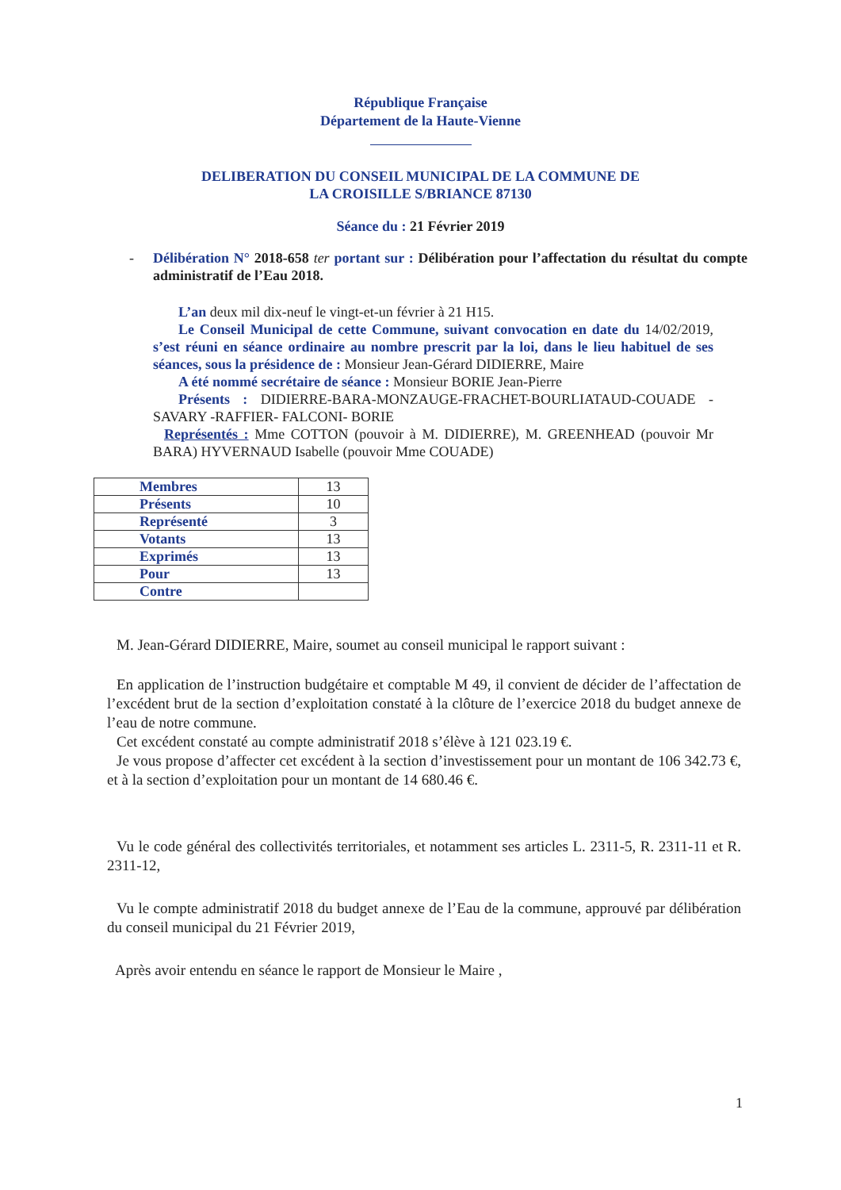République Française
Département de la Haute-Vienne
DELIBERATION DU CONSEIL MUNICIPAL DE LA COMMUNE DE
LA CROISILLE S/BRIANCE 87130
Séance du : 21 Février 2019
- Délibération N° 2018-658 ter portant sur : Délibération pour l’affectation du résultat du compte administratif de l’Eau 2018.
L’an deux mil dix-neuf le vingt-et-un février à 21 H15.
Le Conseil Municipal de cette Commune, suivant convocation en date du 14/02/2019, s’est réuni en séance ordinaire au nombre prescrit par la loi, dans le lieu habituel de ses séances, sous la présidence de : Monsieur Jean-Gérard DIDIERRE, Maire
A été nommé secrétaire de séance : Monsieur BORIE Jean-Pierre
Présents : DIDIERRE-BARA-MONZAUGE-FRACHET-BOURLIATAUD-COUADE -SAVARY -RAFFIER- FALCONI- BORIE
Représentés : Mme COTTON (pouvoir à M. DIDIERRE), M. GREENHEAD (pouvoir Mr BARA) HYVERNAUD Isabelle (pouvoir Mme COUADE)
| Membres | 13 |
| Présents | 10 |
| Représenté | 3 |
| Votants | 13 |
| Exprimés | 13 |
| Pour | 13 |
| Contre | |
M. Jean-Gérard DIDIERRE, Maire, soumet au conseil municipal le rapport suivant :
En application de l’instruction budgétaire et comptable M 49, il convient de décider de l’affectation de l’excédent brut de la section d’exploitation constaté à la clôture de l’exercice 2018 du budget annexe de l’eau de notre commune.
Cet excédent constaté au compte administratif 2018 s’élève à 121 023.19 €.
Je vous propose d’affecter cet excédent à la section d’investissement pour un montant de 106 342.73 €, et à la section d’exploitation pour un montant de 14 680.46 €.
Vu le code général des collectivités territoriales, et notamment ses articles L. 2311-5, R. 2311-11 et R. 2311-12,
Vu le compte administratif 2018 du budget annexe de l’Eau de la commune, approuvé par délibération du conseil municipal du 21 Février 2019,
Après avoir entendu en séance le rapport de Monsieur le Maire ,
1